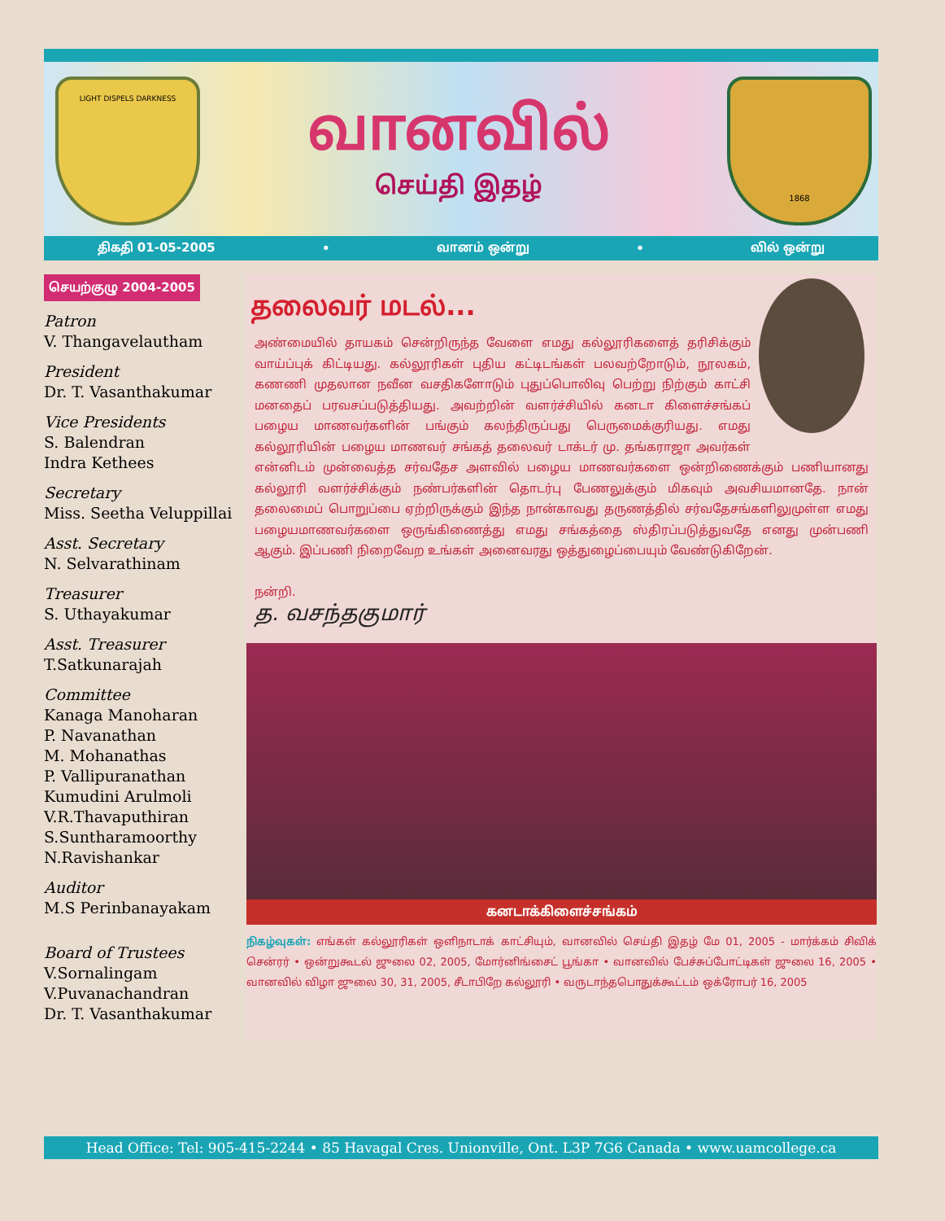LIGHT DISPELS DARKNESS
வானவில்
செய்தி இதழ்
1868
திகதி 01-05-2005 • வானம் ஒன்று • வில் ஒன்று
செயற்குழு 2004-2005
Patron
V. Thangavelautham
President
Dr. T. Vasanthakumar
Vice Presidents
S. Balendran
Indra Kethees
Secretary
Miss. Seetha Veluppillai
Asst. Secretary
N. Selvarathinam
Treasurer
S. Uthayakumar
Asst. Treasurer
T.Satkunarajah
Committee
Kanaga Manoharan
P. Navanathan
M. Mohanathas
P. Vallipuranathan
Kumudini Arulmoli
V.R.Thavaputhiran
S.Suntharamoorthy
N.Ravishankar
Auditor
M.S Perinbanayakam
Board of Trustees
V.Sornalingam
V.Puvanachandran
Dr. T. Vasanthakumar
தலைவர் மடல்...
அண்மையில் தாயகம் சென்றிருந்த வேளை எமது கல்லூரிகளைத் தரிசிக்கும் வாய்ப்புக் கிட்டியது. கல்லூரிகள் புதிய கட்டிடங்கள் பலவற்றோடும், நூலகம், கணணி முதலான நவீன வசதிகளோடும் புதுப்பொலிவு பெற்று நிற்கும் காட்சி மனதைப் பரவசப்படுத்தியது. அவற்றின் வளர்ச்சியில் கனடா கிளைச்சங்கப் பழைய மாணவர்களின் பங்கும் கலந்திருப்பது பெருமைக்குரியது. எமது கல்லூரியின் பழைய மாணவர் சங்கத் தலைவர் டாக்டர் மு. தங்கராஜா அவர்கள் என்னிடம் முன்வைத்த சர்வதேச அளவில் பழைய மாணவர்களை ஒன்றிணைக்கும் பணியானது கல்லூரி வளர்ச்சிக்கும் நண்பர்களின் தொடர்பு பேணலுக்கும் மிகவும் அவசியமானதே. நான் தலைமைப் பொறுப்பை ஏற்றிருக்கும் இந்த நான்காவது தருணத்தில் சர்வதேசங்களிலுமுள்ள எமது பழையமாணவர்களை ஒருங்கிணைத்து எமது சங்கத்தை ஸ்திரப்படுத்துவதே எனது முன்பணி ஆகும். இப்பணி நிறைவேற உங்கள் அனைவரது ஒத்துழைப்பையும் வேண்டுகிறேன்.
நன்றி.
த. வசந்தகுமார்
கனடாக்கிளைச்சங்கம்
நிகழ்வுகள்: எங்கள் கல்லூரிகள் ஒளிநாடாக் காட்சியும், வானவில் செய்தி இதழ் மே 01, 2005 - மார்க்கம் சிவிக் சென்ரர் • ஒன்றுகூடல் ஜுலை 02, 2005, மோர்னிங்சைட் பூங்கா • வானவில் பேச்சுப்போட்டிகள் ஜுலை 16, 2005 • வானவில் விழா ஜுலை 30, 31, 2005, சீடாபிறே கல்லூரி • வருடாந்தபொதுக்கூட்டம் ஒக்ரோபர் 16, 2005
Head Office: Tel: 905-415-2244 • 85 Havagal Cres. Unionville, Ont. L3P 7G6 Canada • www.uamcollege.ca